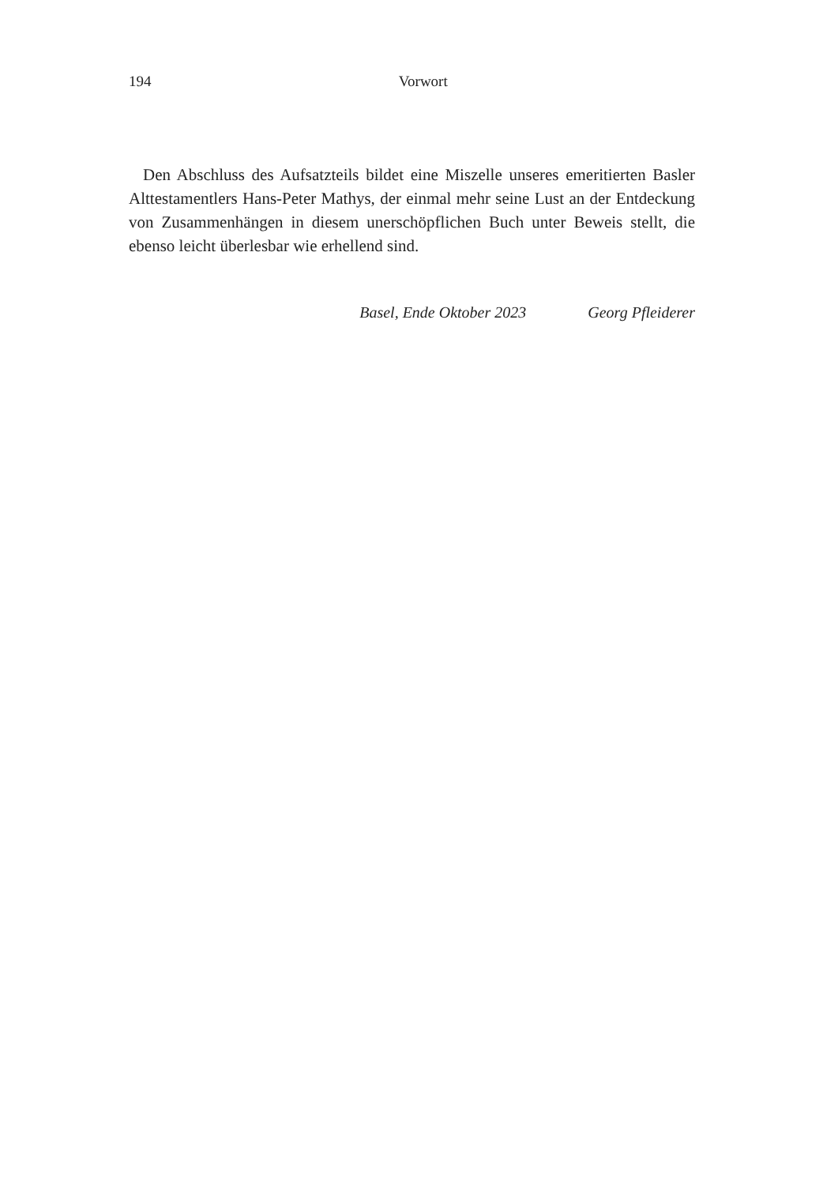194
Vorwort
Den Abschluss des Aufsatzteils bildet eine Miszelle unseres emeritierten Basler Alttestamentlers Hans-Peter Mathys, der einmal mehr seine Lust an der Entdeckung von Zusammenhängen in diesem unerschöpflichen Buch unter Beweis stellt, die ebenso leicht überlesbar wie erhellend sind.
Basel, Ende Oktober 2023 Georg Pfleiderer